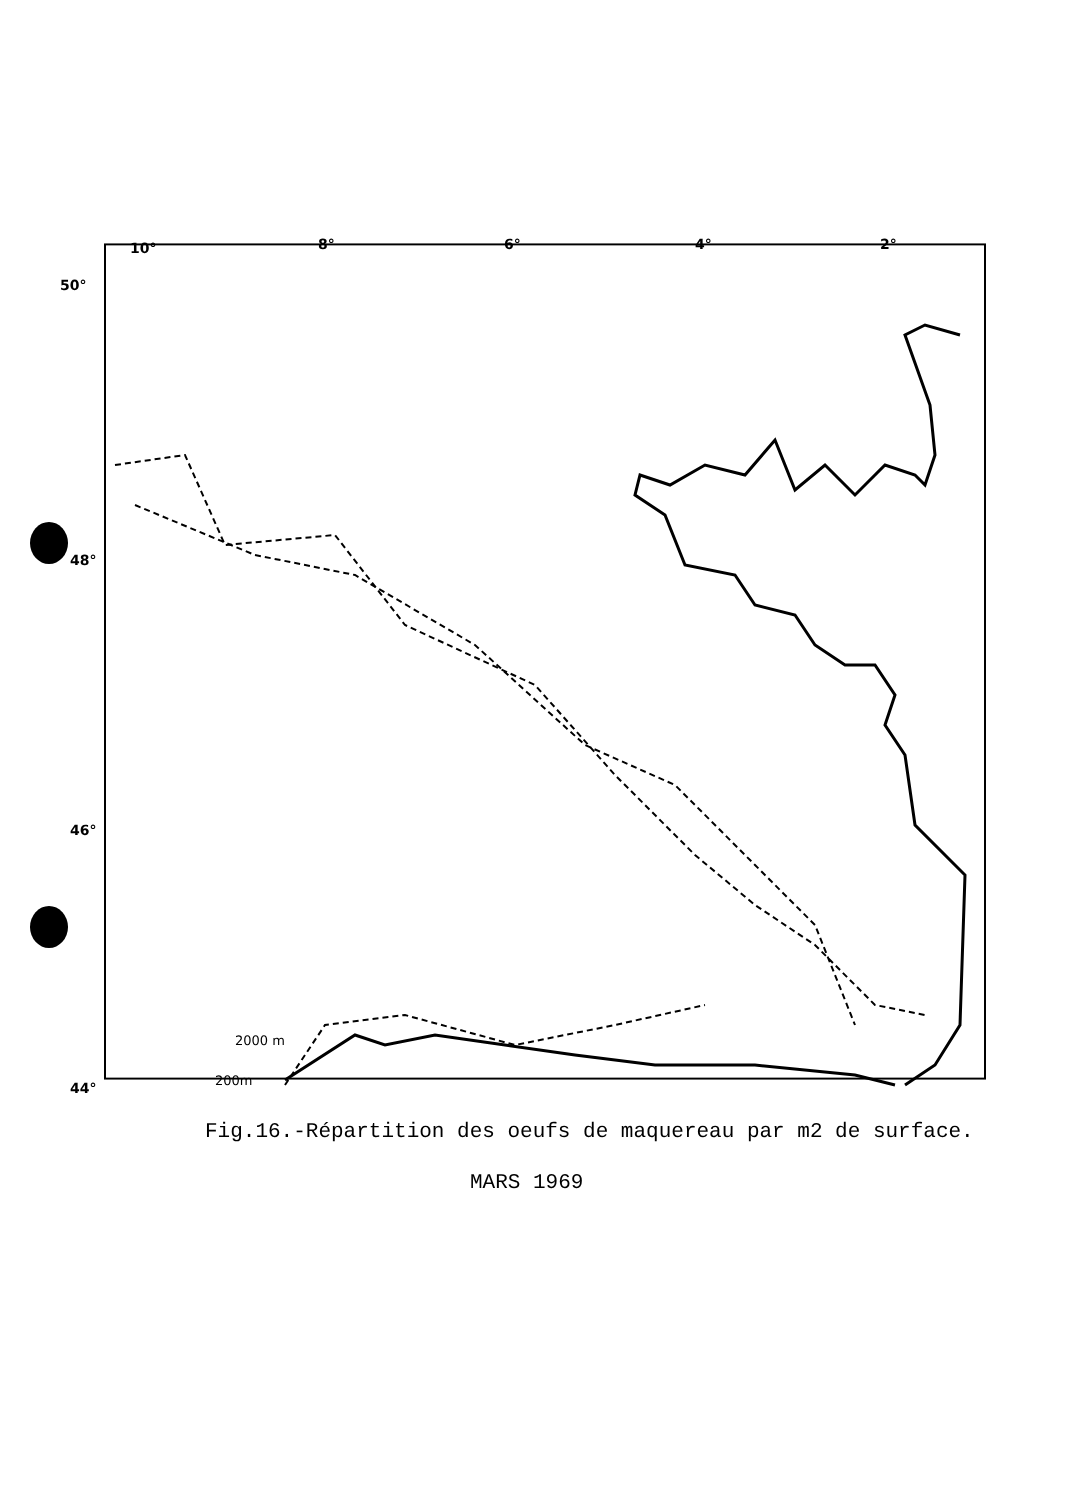10°
8°
6°
4°
2°
50°
48°
46°
44°
2000 m
200m
Fig.16.-Répartition des oeufs de maquereau par m2 de surface.
MARS 1969